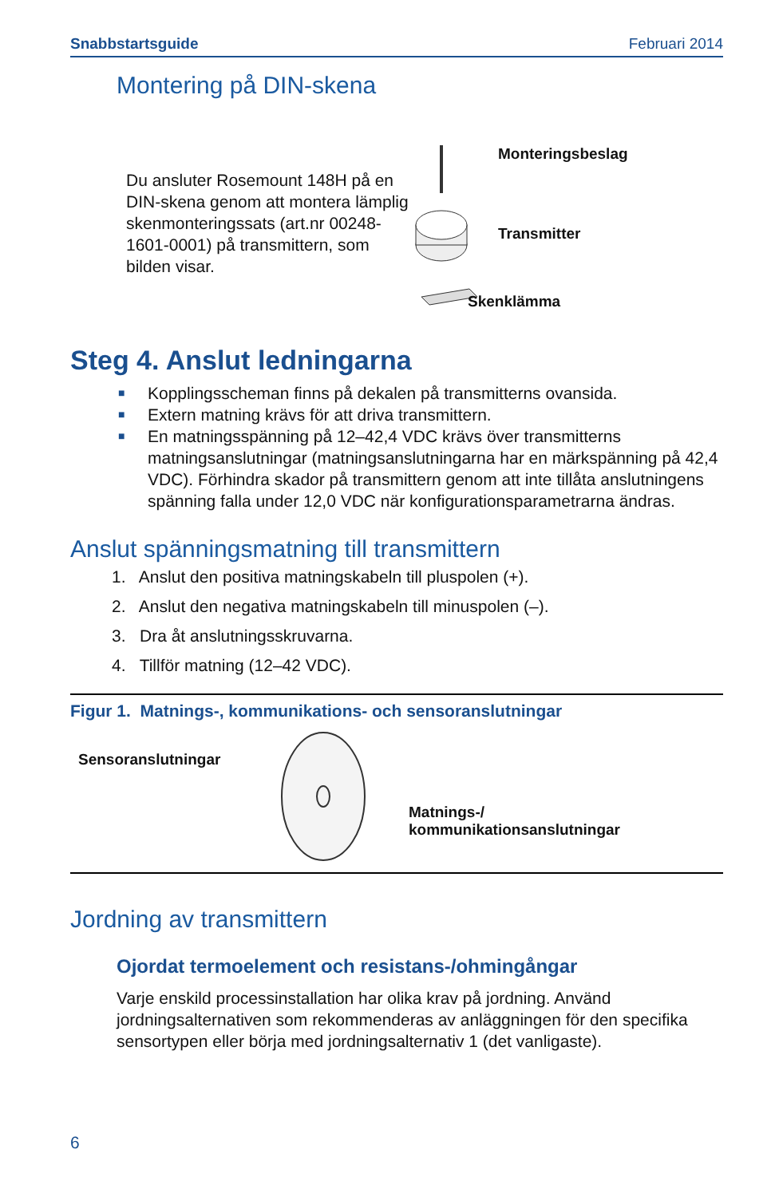Snabbstartsguide Februari 2014
Montering på DIN-skena
Du ansluter Rosemount 148H på en DIN-skena genom att montera lämplig skenmonteringssats (art.nr 00248-1601-0001) på transmittern, som bilden visar.
Monteringsbeslag
Transmitter
Skenklämma
Steg 4. Anslut ledningarna
■ Kopplingsscheman finns på dekalen på transmitterns ovansida.
■ Extern matning krävs för att driva transmittern.
■ En matningsspänning på 12–42,4 VDC krävs över transmitterns matningsanslutningar (matningsanslutningarna har en märkspänning på 42,4 VDC). Förhindra skador på transmittern genom att inte tillåta anslutningens spänning falla under 12,0 VDC när konfigurationsparametrarna ändras.
Anslut spänningsmatning till transmittern
1. Anslut den positiva matningskabeln till pluspolen (+).
2. Anslut den negativa matningskabeln till minuspolen (–).
3. Dra åt anslutningsskruvarna.
4. Tillför matning (12–42 VDC).
Figur 1. Matnings-, kommunikations- och sensoranslutningar
Sensoranslutningar
Matnings-/
kommunikationsanslutningar
Jordning av transmittern
Ojordat termoelement och resistans-/ohmingångar
Varje enskild processinstallation har olika krav på jordning. Använd jordningsalternativen som rekommenderas av anläggningen för den specifika sensortypen eller börja med jordningsalternativ 1 (det vanligaste).
6